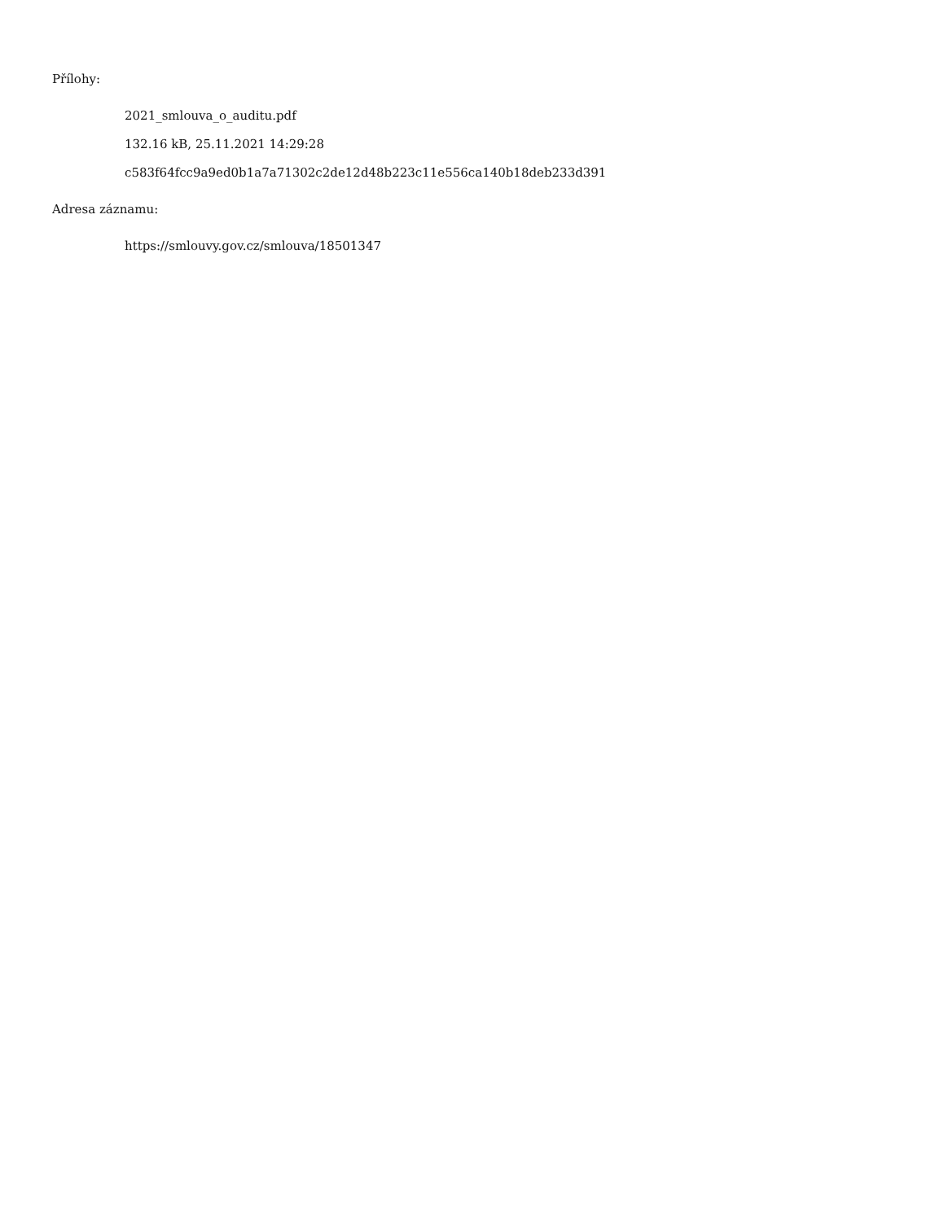Přílohy:
2021_smlouva_o_auditu.pdf
132.16 kB, 25.11.2021 14:29:28
c583f64fcc9a9ed0b1a7a71302c2de12d48b223c11e556ca140b18deb233d391
Adresa záznamu:
https://smlouvy.gov.cz/smlouva/18501347